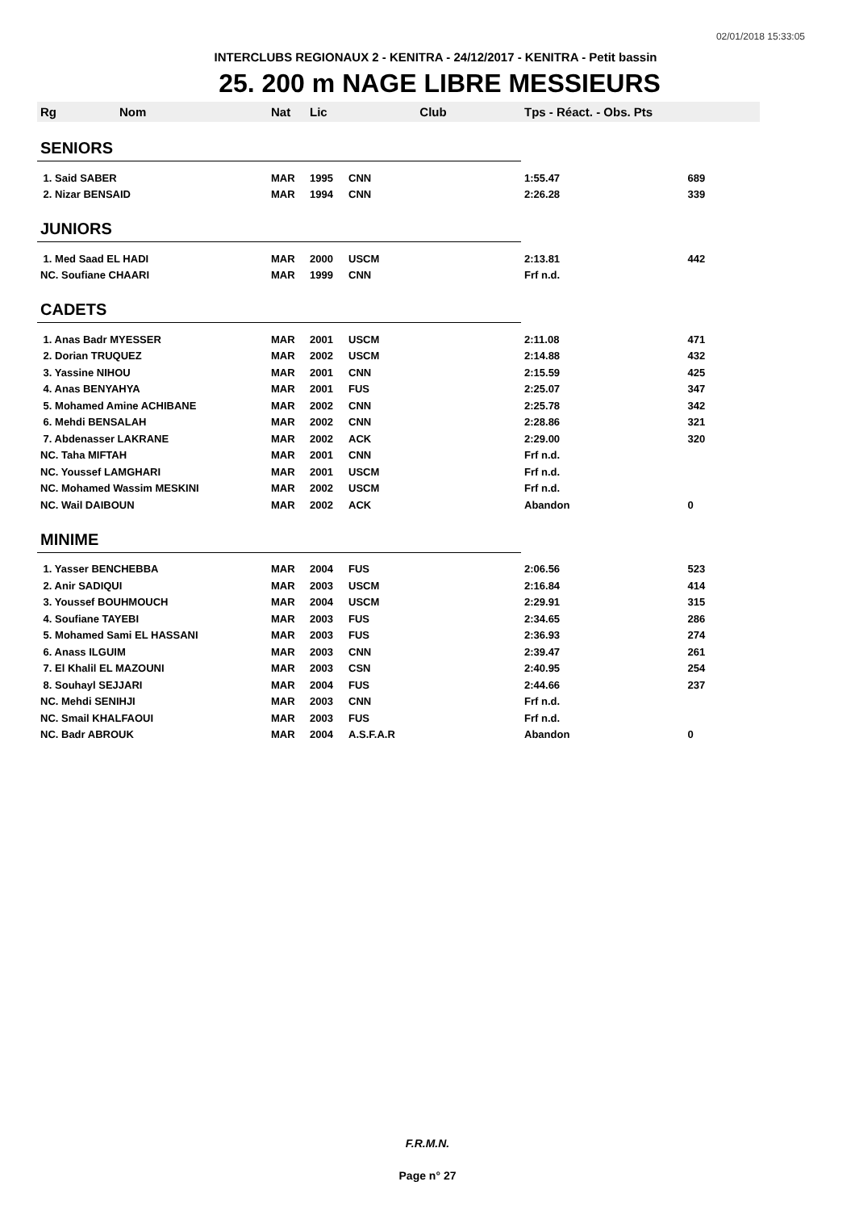02/01/2018 15:33:05
INTERCLUBS REGIONAUX 2 - KENITRA - 24/12/2017 - KENITRA - Petit bassin
25. 200 m NAGE LIBRE MESSIEURS
| Rg | Nom | Nat | Lic | Club | Tps - Réact. - Obs. Pts | |
| --- | --- | --- | --- | --- | --- | --- |
| SENIORS | | | | | | |
| 1. Said SABER | | MAR | 1995 | CNN | 1:55.47 | 689 |
| 2. Nizar BENSAID | | MAR | 1994 | CNN | 2:26.28 | 339 |
| JUNIORS | | | | | | |
| 1. Med Saad EL HADI | | MAR | 2000 | USCM | 2:13.81 | 442 |
| NC. Soufiane CHAARI | | MAR | 1999 | CNN | Frf n.d. | |
| CADETS | | | | | | |
| 1. Anas Badr MYESSER | | MAR | 2001 | USCM | 2:11.08 | 471 |
| 2. Dorian TRUQUEZ | | MAR | 2002 | USCM | 2:14.88 | 432 |
| 3. Yassine NIHOU | | MAR | 2001 | CNN | 2:15.59 | 425 |
| 4. Anas BENYAHYA | | MAR | 2001 | FUS | 2:25.07 | 347 |
| 5. Mohamed Amine ACHIBANE | | MAR | 2002 | CNN | 2:25.78 | 342 |
| 6. Mehdi BENSALAH | | MAR | 2002 | CNN | 2:28.86 | 321 |
| 7. Abdenasser LAKRANE | | MAR | 2002 | ACK | 2:29.00 | 320 |
| NC. Taha MIFTAH | | MAR | 2001 | CNN | Frf n.d. | |
| NC. Youssef LAMGHARI | | MAR | 2001 | USCM | Frf n.d. | |
| NC. Mohamed Wassim MESKINI | | MAR | 2002 | USCM | Frf n.d. | |
| NC. Wail DAIBOUN | | MAR | 2002 | ACK | Abandon | 0 |
| MINIME | | | | | | |
| 1. Yasser BENCHEBBA | | MAR | 2004 | FUS | 2:06.56 | 523 |
| 2. Anir SADIQUI | | MAR | 2003 | USCM | 2:16.84 | 414 |
| 3. Youssef BOUHMOUCH | | MAR | 2004 | USCM | 2:29.91 | 315 |
| 4. Soufiane TAYEBI | | MAR | 2003 | FUS | 2:34.65 | 286 |
| 5. Mohamed Sami EL HASSANI | | MAR | 2003 | FUS | 2:36.93 | 274 |
| 6. Anass ILGUIM | | MAR | 2003 | CNN | 2:39.47 | 261 |
| 7. El Khalil EL MAZOUNI | | MAR | 2003 | CSN | 2:40.95 | 254 |
| 8. Souhayl SEJJARI | | MAR | 2004 | FUS | 2:44.66 | 237 |
| NC. Mehdi SENIHJI | | MAR | 2003 | CNN | Frf n.d. | |
| NC. Smail KHALFAOUI | | MAR | 2003 | FUS | Frf n.d. | |
| NC. Badr ABROUK | | MAR | 2004 | A.S.F.A.R | Abandon | 0 |
F.R.M.N.
Page n° 27